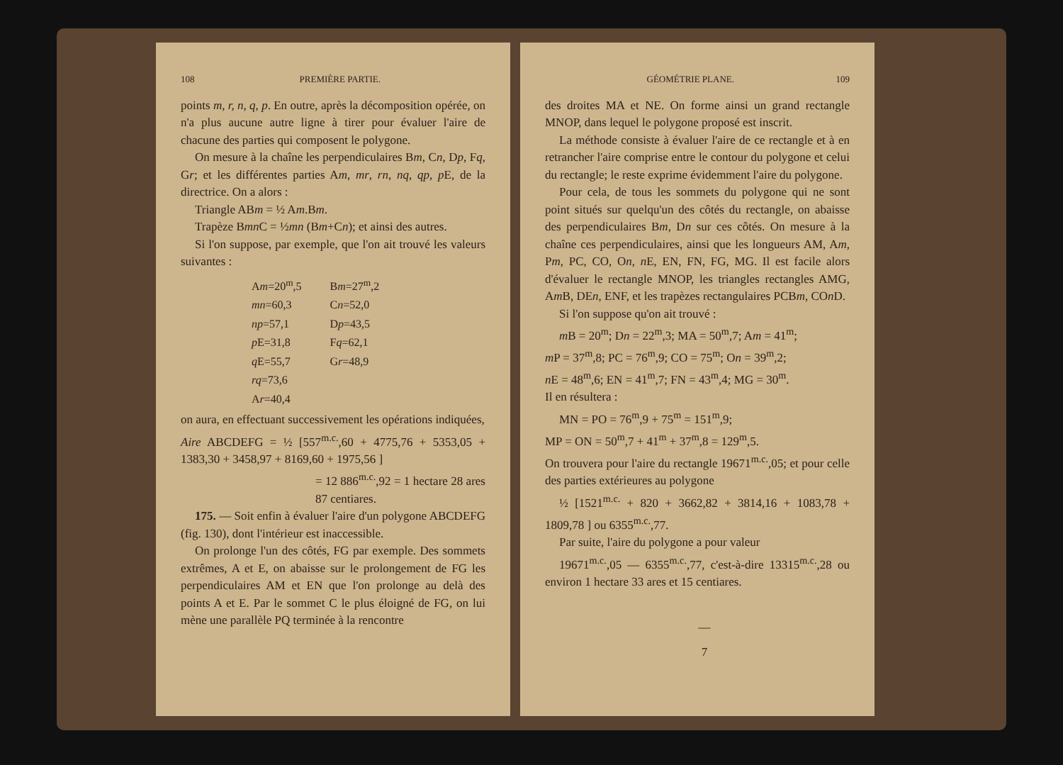108 PREMIÈRE PARTIE.
points m, r, n, q, p. En outre, après la décomposition opérée, on n'a plus aucune autre ligne à tirer pour évaluer l'aire de chacune des parties qui composent le polygone.
On mesure à la chaîne les perpendiculaires Bm, Cn, Dp, Fq, Gr; et les différentes parties Am, mr, rn, nq, qp, p E, de la directrice. On a alors :
Triangle ABm = ½ Am.Bm.
Trapèze Bmn C = ½mn (Bm+Cn); et ainsi des autres.
Si l'on suppose, par exemple, que l'on ait trouvé les valeurs suivantes :
| A m =20<sup>m</sup>,5 | B m =27<sup>m</sup>,2 |
| mn =60,3 | C n =52,0 |
| np =57,1 | D p =43,5 |
| p E=31,8 | F q =62,1 |
| q E=55,7 | G r =48,9 |
| rq =73,6 | |
| A r =40,4 | |
on aura, en effectuant successivement les opérations indiquées,
Aire ABCDEFG = ½ [557<sup>m.c.</sup>,60 + 4775,76 + 5353,05 + 1383,30 + 3458,97 + 8169,60 + 1975,56 ]
= 12 886<sup>m.c.</sup>,92 = 1 hectare 28 ares 87 centiares.
175. — Soit enfin à évaluer l'aire d'un polygone ABCDEFG (fig. 130), dont l'intérieur est inaccessible.
On prolonge l'un des côtés, FG par exemple. Des sommets extrêmes, A et E, on abaisse sur le prolongement de FG les perpendiculaires AM et EN que l'on prolonge au delà des points A et E. Par le sommet C le plus éloigné de FG, on lui mène une parallèle PQ terminée à la rencontre
GÉOMÉTRIE PLANE. 109
des droites MA et NE. On forme ainsi un grand rectangle MNOP, dans lequel le polygone proposé est inscrit.
La méthode consiste à évaluer l'aire de ce rectangle et à en retrancher l'aire comprise entre le contour du polygone et celui du rectangle; le reste exprime évidemment l'aire du polygone.
Pour cela, de tous les sommets du polygone qui ne sont point situés sur quelqu'un des côtés du rectangle, on abaisse des perpendiculaires Bm, Dn sur ces côtés. On mesure à la chaîne ces perpendiculaires, ainsi que les longueurs AM, Am, Pm, PC, CO, On, n E, EN, FN, FG, MG. Il est facile alors d'évaluer le rectangle MNOP, les triangles rectangles AMG, Am B, DEn, ENF, et les trapèzes rectangulaires PCBm, COn D.
Si l'on suppose qu'on ait trouvé :
m B = 20<sup>m</sup>; Dn = 22<sup>m</sup>,3; MA = 50<sup>m</sup>,7; Am = 41<sup>m</sup>;
m P = 37<sup>m</sup>,8; PC = 76<sup>m</sup>,9; CO = 75<sup>m</sup>; On = 39<sup>m</sup>,2;
n E = 48<sup>m</sup>,6; EN = 41<sup>m</sup>,7; FN = 43<sup>m</sup>,4; MG = 30<sup>m</sup>.
Il en résultera :
MN = PO = 76<sup>m</sup>,9 + 75<sup>m</sup> = 151<sup>m</sup>,9;
MP = ON = 50<sup>m</sup>,7 + 41<sup>m</sup> + 37<sup>m</sup>,8 = 129<sup>m</sup>,5.
On trouvera pour l'aire du rectangle 19671<sup>m.c.</sup>,05; et pour celle des parties extérieures au polygone
½ [1521<sup>m.c.</sup> + 820 + 3662,82 + 3814,16 + 1083,78 + 1809,78 ] ou 6355<sup>m.c.</sup>,77.
Par suite, l'aire du polygone a pour valeur
19671<sup>m.c.</sup>,05 — 6355<sup>m.c.</sup>,77, c'est-à-dire 13315<sup>m.c.</sup>,28 ou environ 1 hectare 33 ares et 15 centiares.
—
7